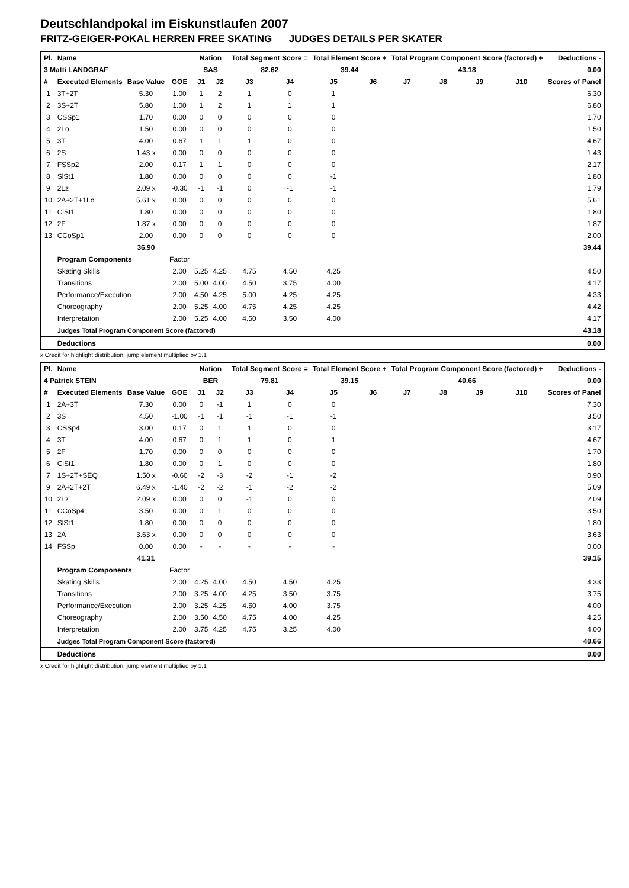Deutschlandpokal im Eiskunstlaufen 2007
FRITZ-GEIGER-POKAL HERREN FREE SKATING JUDGES DETAILS PER SKATER
| Pl. | Name | | | Nation | | Total Segment Score = | | Total Element Score + | | Total Program Component Score (factored) + | | | | Deductions - |
| --- | --- | --- | --- | --- | --- | --- | --- | --- | --- | --- | --- | --- | --- | --- |
| 3 Matti LANDGRAF | | | | SAS | | 82.62 | | 39.44 | | 43.18 | | | | 0.00 |
| # | Executed Elements | Base Value | GOE | J1 | J2 | J3 | J4 | J5 | J6 | J7 | J8 | J9 | J10 | Scores of Panel |
| 1 | 3T+2T | 5.30 | 1.00 | 1 | 2 | 1 | 0 | 1 | | | | | | 6.30 |
| 2 | 3S+2T | 5.80 | 1.00 | 1 | 2 | 1 | 1 | 1 | | | | | | 6.80 |
| 3 | CSSp1 | 1.70 | 0.00 | 0 | 0 | 0 | 0 | 0 | | | | | | 1.70 |
| 4 | 2Lo | 1.50 | 0.00 | 0 | 0 | 0 | 0 | 0 | | | | | | 1.50 |
| 5 | 3T | 4.00 | 0.67 | 1 | 1 | 1 | 0 | 0 | | | | | | 4.67 |
| 6 | 2S | 1.43 x | 0.00 | 0 | 0 | 0 | 0 | 0 | | | | | | 1.43 |
| 7 | FSSp2 | 2.00 | 0.17 | 1 | 1 | 0 | 0 | 0 | | | | | | 2.17 |
| 8 | SlSt1 | 1.80 | 0.00 | 0 | 0 | 0 | 0 | -1 | | | | | | 1.80 |
| 9 | 2Lz | 2.09 x | -0.30 | -1 | -1 | 0 | -1 | -1 | | | | | | 1.79 |
| 10 | 2A+2T+1Lo | 5.61 x | 0.00 | 0 | 0 | 0 | 0 | 0 | | | | | | 5.61 |
| 11 | CiSt1 | 1.80 | 0.00 | 0 | 0 | 0 | 0 | 0 | | | | | | 1.80 |
| 12 | 2F | 1.87 x | 0.00 | 0 | 0 | 0 | 0 | 0 | | | | | | 1.87 |
| 13 | CCoSp1 | 2.00 | 0.00 | 0 | 0 | 0 | 0 | 0 | | | | | | 2.00 |
| | | 36.90 | | | | | | | | | | | | 39.44 |
| | Program Components | | Factor | | | | | | | | | | | |
| | Skating Skills | | 2.00 | 5.25 | 4.25 | 4.75 | 4.50 | 4.25 | | | | | | 4.50 |
| | Transitions | | 2.00 | 5.00 | 4.00 | 4.50 | 3.75 | 4.00 | | | | | | 4.17 |
| | Performance/Execution | | 2.00 | 4.50 | 4.25 | 5.00 | 4.25 | 4.25 | | | | | | 4.33 |
| | Choreography | | 2.00 | 5.25 | 4.00 | 4.75 | 4.25 | 4.25 | | | | | | 4.42 |
| | Interpretation | | 2.00 | 5.25 | 4.00 | 4.50 | 3.50 | 4.00 | | | | | | 4.17 |
| | Judges Total Program Component Score (factored) | | | | | | | | | | | | | 43.18 |
| | Deductions | | | | | | | | | | | | | 0.00 |
x Credit for highlight distribution, jump element multiplied by 1.1
| Pl. | Name | | | Nation | | Total Segment Score = | | Total Element Score + | | Total Program Component Score (factored) + | | | | Deductions - |
| --- | --- | --- | --- | --- | --- | --- | --- | --- | --- | --- | --- | --- | --- | --- |
| 4 Patrick STEIN | | | | BER | | 79.81 | | 39.15 | | 40.66 | | | | 0.00 |
| # | Executed Elements | Base Value | GOE | J1 | J2 | J3 | J4 | J5 | J6 | J7 | J8 | J9 | J10 | Scores of Panel |
| 1 | 2A+3T | 7.30 | 0.00 | 0 | -1 | 1 | 0 | 0 | | | | | | 7.30 |
| 2 | 3S | 4.50 | -1.00 | -1 | -1 | -1 | -1 | -1 | | | | | | 3.50 |
| 3 | CSSp4 | 3.00 | 0.17 | 0 | 1 | 1 | 0 | 0 | | | | | | 3.17 |
| 4 | 3T | 4.00 | 0.67 | 0 | 1 | 1 | 0 | 1 | | | | | | 4.67 |
| 5 | 2F | 1.70 | 0.00 | 0 | 0 | 0 | 0 | 0 | | | | | | 1.70 |
| 6 | CiSt1 | 1.80 | 0.00 | 0 | 1 | 0 | 0 | 0 | | | | | | 1.80 |
| 7 | 1S+2T+SEQ | 1.50 x | -0.60 | -2 | -3 | -2 | -1 | -2 | | | | | | 0.90 |
| 9 | 2A+2T+2T | 6.49 x | -1.40 | -2 | -2 | -1 | -2 | -2 | | | | | | 5.09 |
| 10 | 2Lz | 2.09 x | 0.00 | 0 | 0 | -1 | 0 | 0 | | | | | | 2.09 |
| 11 | CCoSp4 | 3.50 | 0.00 | 0 | 1 | 0 | 0 | 0 | | | | | | 3.50 |
| 12 | SlSt1 | 1.80 | 0.00 | 0 | 0 | 0 | 0 | 0 | | | | | | 1.80 |
| 13 | 2A | 3.63 x | 0.00 | 0 | 0 | 0 | 0 | 0 | | | | | | 3.63 |
| 14 | FSSp | 0.00 | 0.00 | - | - | - | - | - | | | | | | 0.00 |
| | | 41.31 | | | | | | | | | | | | 39.15 |
| | Program Components | | Factor | | | | | | | | | | | |
| | Skating Skills | | 2.00 | 4.25 | 4.00 | 4.50 | 4.50 | 4.25 | | | | | | 4.33 |
| | Transitions | | 2.00 | 3.25 | 4.00 | 4.25 | 3.50 | 3.75 | | | | | | 3.75 |
| | Performance/Execution | | 2.00 | 3.25 | 4.25 | 4.50 | 4.00 | 3.75 | | | | | | 4.00 |
| | Choreography | | 2.00 | 3.50 | 4.50 | 4.75 | 4.00 | 4.25 | | | | | | 4.25 |
| | Interpretation | | 2.00 | 3.75 | 4.25 | 4.75 | 3.25 | 4.00 | | | | | | 4.00 |
| | Judges Total Program Component Score (factored) | | | | | | | | | | | | | 40.66 |
| | Deductions | | | | | | | | | | | | | 0.00 |
x Credit for highlight distribution, jump element multiplied by 1.1